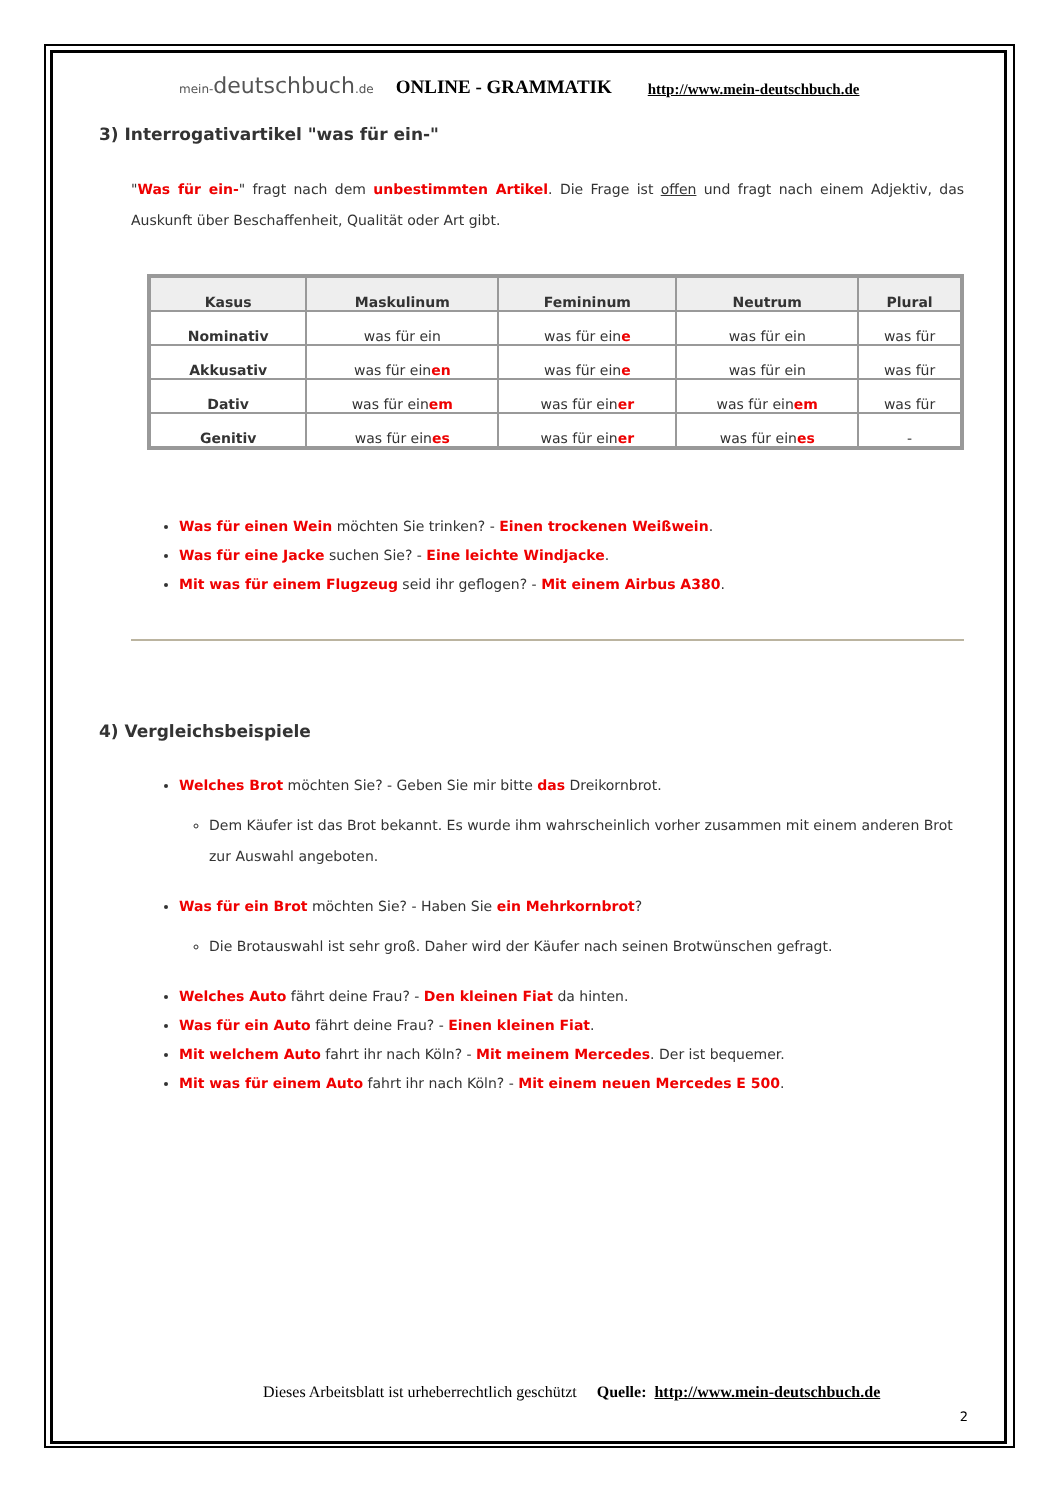mein-deutschbuch.de ONLINE - GRAMMATIK http://www.mein-deutschbuch.de
3) Interrogativartikel "was für ein-"
"Was für ein-" fragt nach dem unbestimmten Artikel. Die Frage ist offen und fragt nach einem Adjektiv, das Auskunft über Beschaffenheit, Qualität oder Art gibt.
| Kasus | Maskulinum | Femininum | Neutrum | Plural |
| --- | --- | --- | --- | --- |
| Nominativ | was für ein | was für ein e | was für ein | was für |
| Akkusativ | was für ein en | was für ein e | was für ein | was für |
| Dativ | was für ein em | was für ein er | was für ein em | was für |
| Genitiv | was für ein es | was für ein er | was für ein es | - |
Was für einen Wein möchten Sie trinken? - Einen trockenen Weißwein.
Was für eine Jacke suchen Sie? - Eine leichte Windjacke.
Mit was für einem Flugzeug seid ihr geflogen? - Mit einem Airbus A380.
4) Vergleichsbeispiele
Welches Brot möchten Sie? - Geben Sie mir bitte das Dreikornbrot.
Dem Käufer ist das Brot bekannt. Es wurde ihm wahrscheinlich vorher zusammen mit einem anderen Brot zur Auswahl angeboten.
Was für ein Brot möchten Sie? - Haben Sie ein Mehrkornbrot?
Die Brotauswahl ist sehr groß. Daher wird der Käufer nach seinen Brotwünschen gefragt.
Welches Auto fährt deine Frau? - Den kleinen Fiat da hinten.
Was für ein Auto fährt deine Frau? - Einen kleinen Fiat.
Mit welchem Auto fahrt ihr nach Köln? - Mit meinem Mercedes. Der ist bequemer.
Mit was für einem Auto fahrt ihr nach Köln? - Mit einem neuen Mercedes E 500.
Dieses Arbeitsblatt ist urheberrechtlich geschützt Quelle: http://www.mein-deutschbuch.de
2